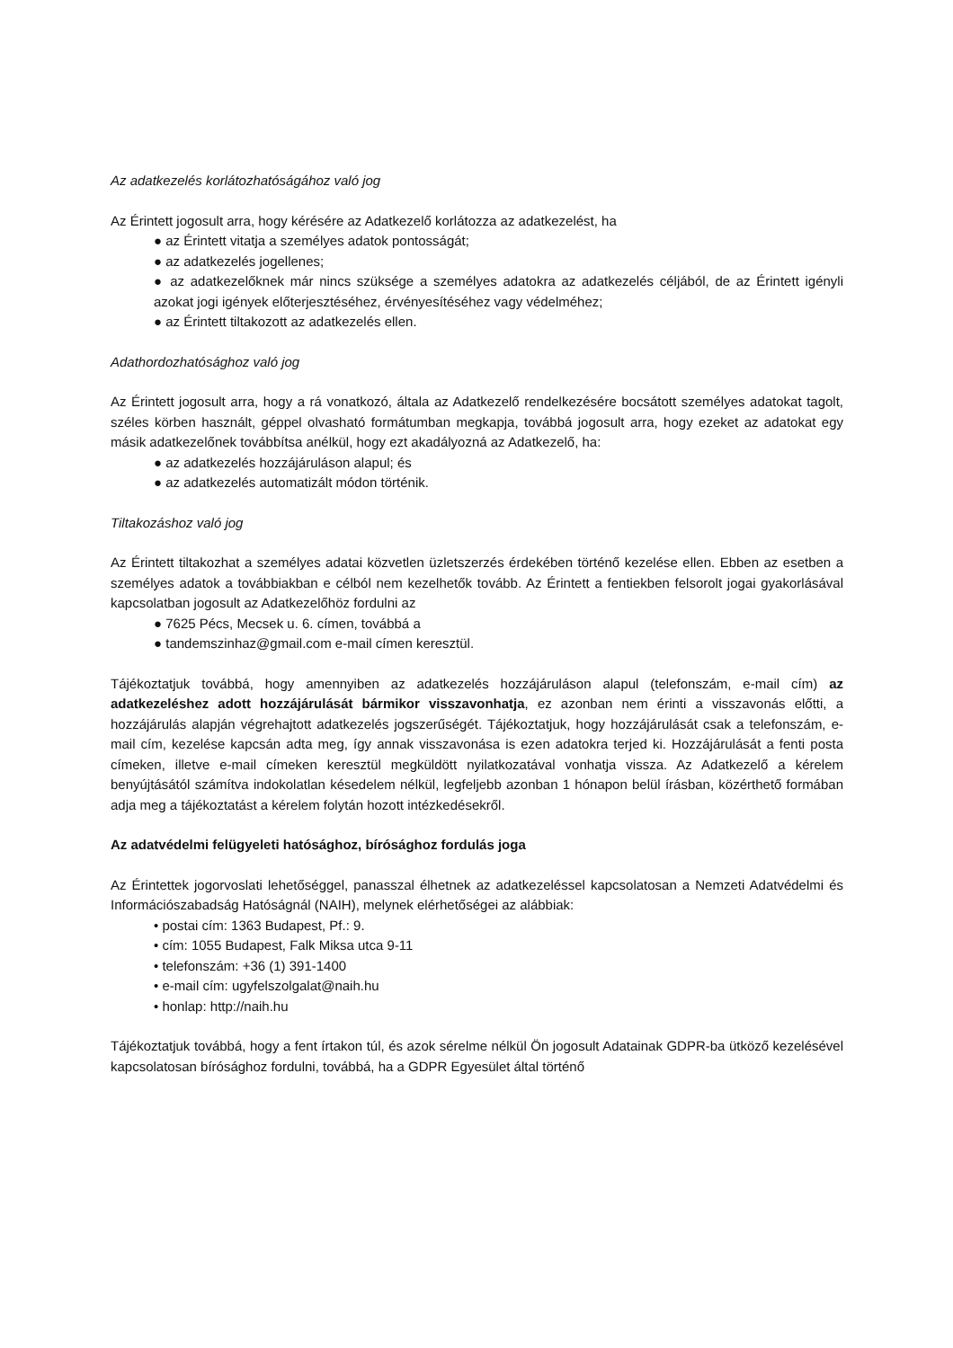Az adatkezelés korlátozhatóságához való jog
Az Érintett jogosult arra, hogy kérésére az Adatkezelő korlátozza az adatkezelést, ha
● az Érintett vitatja a személyes adatok pontosságát;
● az adatkezelés jogellenes;
● az adatkezelőknek már nincs szüksége a személyes adatokra az adatkezelés céljából, de az Érintett igényli azokat jogi igények előterjesztéséhez, érvényesítéséhez vagy védelméhez;
● az Érintett tiltakozott az adatkezelés ellen.
Adathordozhatósághoz való jog
Az Érintett jogosult arra, hogy a rá vonatkozó, általa az Adatkezelő rendelkezésére bocsátott személyes adatokat tagolt, széles körben használt, géppel olvasható formátumban megkapja, továbbá jogosult arra, hogy ezeket az adatokat egy másik adatkezelőnek továbbítsa anélkül, hogy ezt akadályozná az Adatkezelő, ha:
● az adatkezelés hozzájáruláson alapul; és
● az adatkezelés automatizált módon történik.
Tiltakozáshoz való jog
Az Érintett tiltakozhat a személyes adatai közvetlen üzletszerzés érdekében történő kezelése ellen. Ebben az esetben a személyes adatok a továbbiakban e célból nem kezelhetők tovább. Az Érintett a fentiekben felsorolt jogai gyakorlásával kapcsolatban jogosult az Adatkezelőhöz fordulni az
● 7625 Pécs, Mecsek u. 6. címen, továbbá a
● tandemszinhaz@gmail.com e-mail címen keresztül.
Tájékoztatjuk továbbá, hogy amennyiben az adatkezelés hozzájáruláson alapul (telefonszám, e-mail cím) az adatkezeléshez adott hozzájárulását bármikor visszavonhatja, ez azonban nem érinti a visszavonás előtti, a hozzájárulás alapján végrehajtott adatkezelés jogszerűségét. Tájékoztatjuk, hogy hozzájárulását csak a telefonszám, e-mail cím, kezelése kapcsán adta meg, így annak visszavonása is ezen adatokra terjed ki. Hozzájárulását a fenti posta címeken, illetve e-mail címeken keresztül megküldött nyilatkozatával vonhatja vissza. Az Adatkezelő a kérelem benyújtásától számítva indokolatlan késedelem nélkül, legfeljebb azonban 1 hónapon belül írásban, közérthető formában adja meg a tájékoztatást a kérelem folytán hozott intézkedésekről.
Az adatvédelmi felügyeleti hatósághoz, bírósághoz fordulás joga
Az Érintettek jogorvoslati lehetőséggel, panasszal élhetnek az adatkezeléssel kapcsolatosan a Nemzeti Adatvédelmi és Információszabadság Hatóságnál (NAIH), melynek elérhetőségei az alábbiak:
• postai cím: 1363 Budapest, Pf.: 9.
• cím: 1055 Budapest, Falk Miksa utca 9-11
• telefonszám: +36 (1) 391-1400
• e-mail cím: ugyfelszolgalat@naih.hu
• honlap: http://naih.hu
Tájékoztatjuk továbbá, hogy a fent írtakon túl, és azok sérelme nélkül Ön jogosult Adatainak GDPR-ba ütköző kezelésével kapcsolatosan bírósághoz fordulni, továbbá, ha a GDPR Egyesület által történő